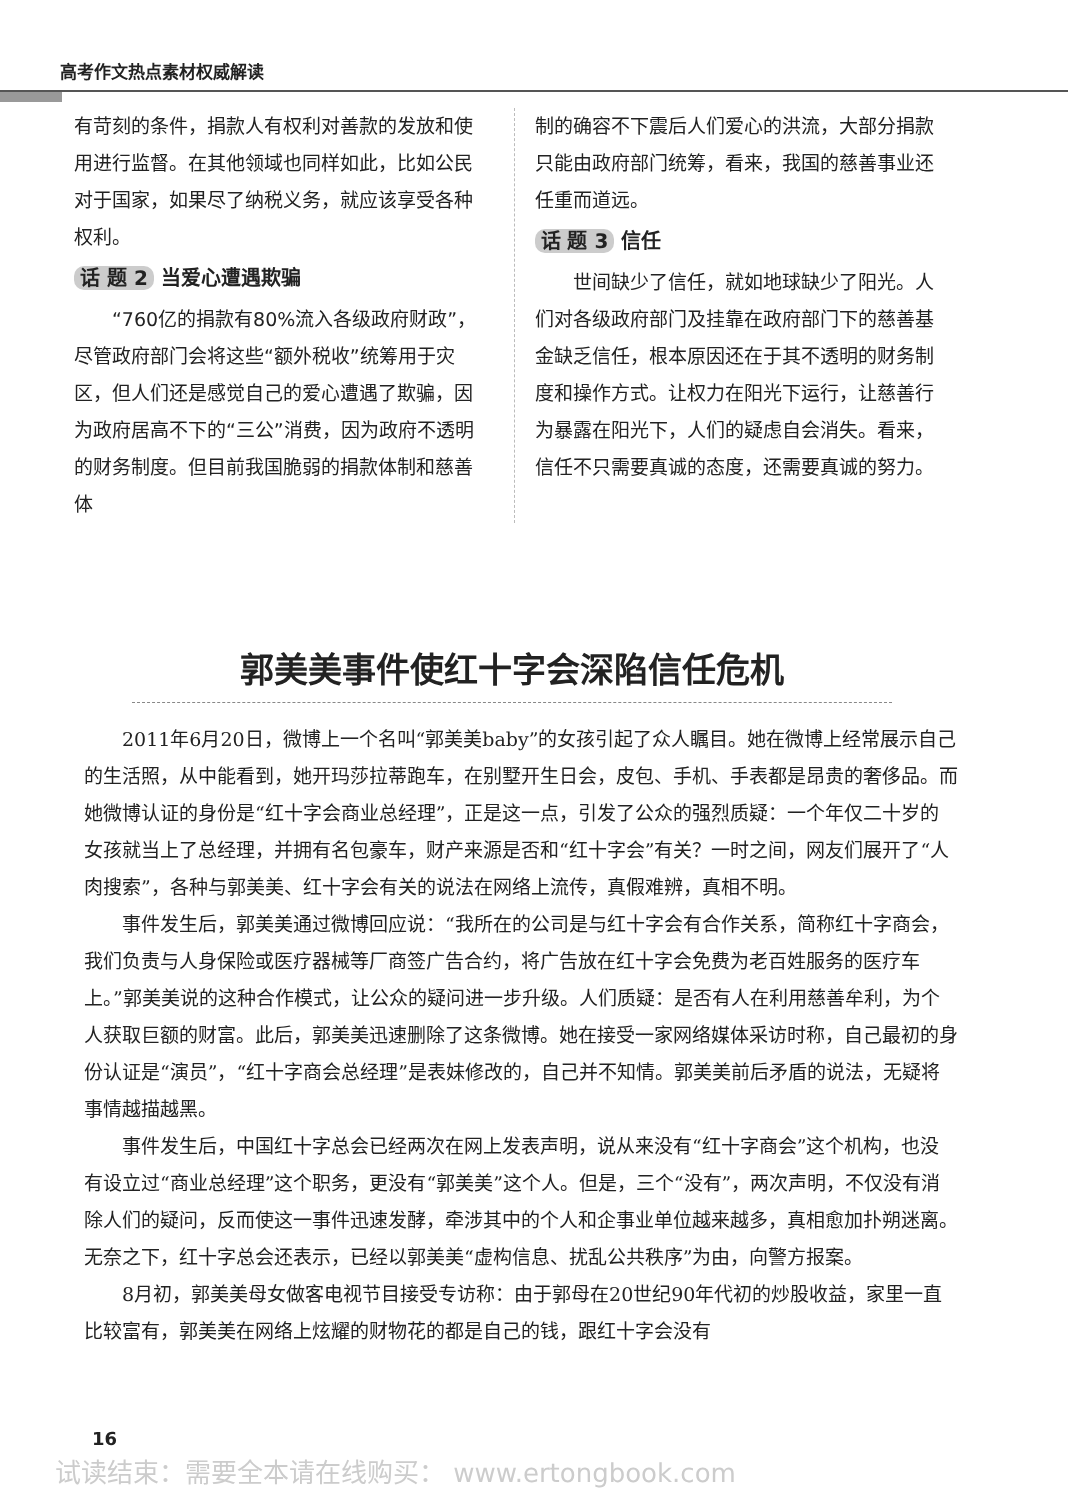高考作文热点素材权威解读
有苛刻的条件，捐款人有权利对善款的发放和使用进行监督。在其他领域也同样如此，比如公民对于国家，如果尽了纳税义务，就应该享受各种权利。
话 题 2 当爱心遭遇欺骗
“760亿的捐款有80%流入各级政府财政”，尽管政府部门会将这些“额外税收”统筹用于灾区，但人们还是感觉自己的爱心遭遇了欺骗，因为政府居高不下的“三公”消费，因为政府不透明的财务制度。但目前我国脆弱的捐款体制和慈善体
制的确容不下震后人们爱心的洪流，大部分捐款只能由政府部门统筹，看来，我国的慈善事业还任重而道远。
话 题 3 信任
世间缺少了信任，就如地球缺少了阳光。人们对各级政府部门及挂靠在政府部门下的慈善基金缺乏信任，根本原因还在于其不透明的财务制度和操作方式。让权力在阳光下运行，让慈善行为暴露在阳光下，人们的疑虑自会消失。看来，信任不只需要真诚的态度，还需要真诚的努力。
郭美美事件使红十字会深陷信任危机
2011年6月20日，微博上一个名叫“郭美美baby”的女孩引起了众人瞩目。她在微博上经常展示自己的生活照，从中能看到，她开玛莎拉蒂跑车，在别墅开生日会，皮包、手机、手表都是昂贵的奢侈品。而她微博认证的身份是“红十字会商业总经理”，正是这一点，引发了公众的强烈质疑：一个年仅二十岁的女孩就当上了总经理，并拥有名包豪车，财产来源是否和“红十字会”有关？一时之间，网友们展开了“人肉搜索”，各种与郭美美、红十字会有关的说法在网络上流传，真假难辨，真相不明。
事件发生后，郭美美通过微博回应说：“我所在的公司是与红十字会有合作关系，简称红十字商会，我们负责与人身保险或医疗器械等厂商签广告合约，将广告放在红十字会免费为老百姓服务的医疗车上。”郭美美说的这种合作模式，让公众的疑问进一步升级。人们质疑：是否有人在利用慈善牟利，为个人获取巨额的财富。此后，郭美美迅速删除了这条微博。她在接受一家网络媒体采访时称，自己最初的身份认证是“演员”，“红十字商会总经理”是表妹修改的，自己并不知情。郭美美前后矛盾的说法，无疑将事情越描越黑。
事件发生后，中国红十字总会已经两次在网上发表声明，说从来没有“红十字商会”这个机构，也没有设立过“商业总经理”这个职务，更没有“郭美美”这个人。但是，三个“没有”，两次声明，不仅没有消除人们的疑问，反而使这一事件迅速发酵，牵涉其中的个人和企事业单位越来越多，真相愈加扑朔迷离。无奈之下，红十字总会还表示，已经以郭美美“虚构信息、扰乱公共秩序”为由，向警方报案。
8月初，郭美美母女做客电视节目接受专访称：由于郭母在20世纪90年代初的炒股收益，家里一直比较富有，郭美美在网络上炫耀的财物花的都是自己的钱，跟红十字会没有
16
试读结束：需要全本请在线购买： www.ertongbook.com